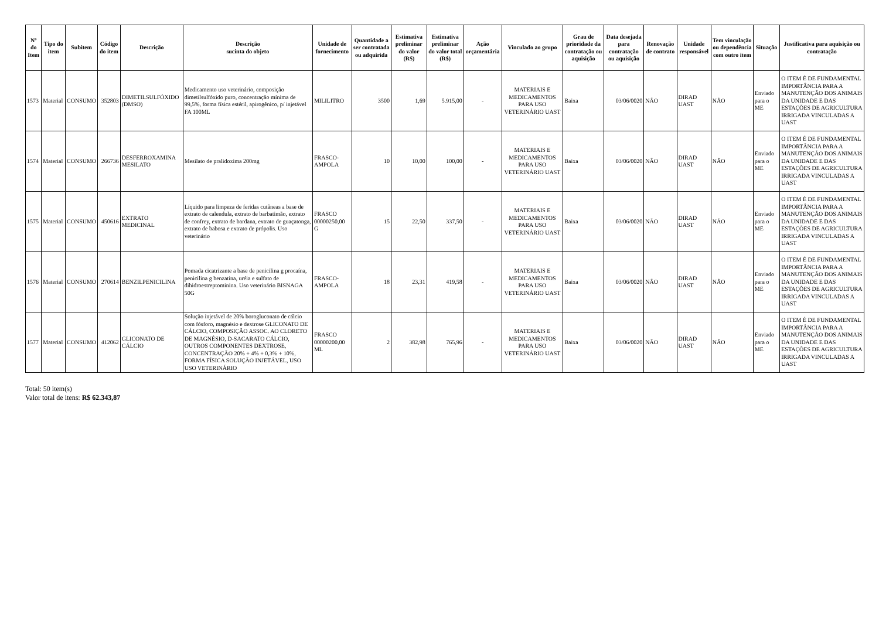| Nº do Item | Tipo do item | Subitem | Código do item | Descrição | Descrição sucinta do objeto | Unidade de fornecimento | Quantidade a ser contratada ou adquirida | Estimativa preliminar do valor (R$) | Estimativa preliminar do valor total (R$) | Ação orçamentária | Vinculado ao grupo | Grau de prioridade da contratação ou aquisição | Data desejada para contratação ou aquisição | Renovação de contrato | Unidade responsável | Tem vinculação ou dependência com outro item | Situação | Justificativa para aquisição ou contratação |
| --- | --- | --- | --- | --- | --- | --- | --- | --- | --- | --- | --- | --- | --- | --- | --- | --- | --- | --- |
| 1573 | Material | CONSUMO | 352803 | DIMETILSULFÓXIDO (DMSO) | Medicamento uso veterinário, composição dimetilsulfóxido puro, concentração mínima de 99,5%, forma física estéril, apirogênico, p/ injetável FA 100ML | MILILITRO | 3500 | 1,69 | 5.915,00 | - | MATERIAIS E MEDICAMENTOS PARA USO VETERINÁRIO UAST | Baixa | 03/06/0020 | NÃO | DIRAD UAST | NÃO | Enviado para o ME | O ITEM É DE FUNDAMENTAL IMPORTÂNCIA PARA A MANUTENÇÃO DOS ANIMAIS DA UNIDADE E DAS ESTAÇÕES DE AGRICULTURA IRRIGADA VINCULADAS A UAST |
| 1574 | Material | CONSUMO | 266736 | DESFERROXAMINA MESILATO | Mesilato de pralidoxima 200mg | FRASCO-AMPOLA | 10 | 10,00 | 100,00 | - | MATERIAIS E MEDICAMENTOS PARA USO VETERINÁRIO UAST | Baixa | 03/06/0020 | NÃO | DIRAD UAST | NÃO | Enviado para o ME | O ITEM É DE FUNDAMENTAL IMPORTÂNCIA PARA A MANUTENÇÃO DOS ANIMAIS DA UNIDADE E DAS ESTAÇÕES DE AGRICULTURA IRRIGADA VINCULADAS A UAST |
| 1575 | Material | CONSUMO | 450616 | EXTRATO MEDICINAL | Líquido para limpeza de feridas cutâneas a base de extrato de calendula, extrato de barbatimão, extrato de confrey, extrato de bardana, extrato de guaçatonga, extrato de babosa e extrato de própolis. Uso veterinário | FRASCO 00000250,00 G | 15 | 22,50 | 337,50 | - | MATERIAIS E MEDICAMENTOS PARA USO VETERINÁRIO UAST | Baixa | 03/06/0020 | NÃO | DIRAD UAST | NÃO | Enviado para o ME | O ITEM É DE FUNDAMENTAL IMPORTÂNCIA PARA A MANUTENÇÃO DOS ANIMAIS DA UNIDADE E DAS ESTAÇÕES DE AGRICULTURA IRRIGADA VINCULADAS A UAST |
| 1576 | Material | CONSUMO | 270614 | BENZILPENICILINA | Pomada cicatrizante a base de penicilina g procaína, penicilina g benzatina, uréia e sulfato de dihidroestreptominina. Uso veterinário BISNAGA 50G | FRASCO-AMPOLA | 18 | 23,31 | 419,58 | - | MATERIAIS E MEDICAMENTOS PARA USO VETERINÁRIO UAST | Baixa | 03/06/0020 | NÃO | DIRAD UAST | NÃO | Enviado para o ME | O ITEM É DE FUNDAMENTAL IMPORTÂNCIA PARA A MANUTENÇÃO DOS ANIMAIS DA UNIDADE E DAS ESTAÇÕES DE AGRICULTURA IRRIGADA VINCULADAS A UAST |
| 1577 | Material | CONSUMO | 412062 | GLICONATO DE CÁLCIO | Solução injetável de 20% borogluconato de cálcio com fósforo, magnésio e dextrose GLICONATO DE CÁLCIO, COMPOSIÇÃO ASSOC. AO CLORETO DE MAGNÉSIO, D-SACARATO CÁLCIO, OUTROS COMPONENTES DEXTROSE, CONCENTRAÇÃO 20% + 4% + 0,3% + 10%, FORMA FÍSICA SOLUÇÃO INJETÁVEL, USO USO VETERINÁRIO | FRASCO 00000200,00 ML | 2 | 382,98 | 765,96 | - | MATERIAIS E MEDICAMENTOS PARA USO VETERINÁRIO UAST | Baixa | 03/06/0020 | NÃO | DIRAD UAST | NÃO | Enviado para o ME | O ITEM É DE FUNDAMENTAL IMPORTÂNCIA PARA A MANUTENÇÃO DOS ANIMAIS DA UNIDADE E DAS ESTAÇÕES DE AGRICULTURA IRRIGADA VINCULADAS A UAST |
Total: 50 item(s)
Valor total de itens: R$ 62.343,87